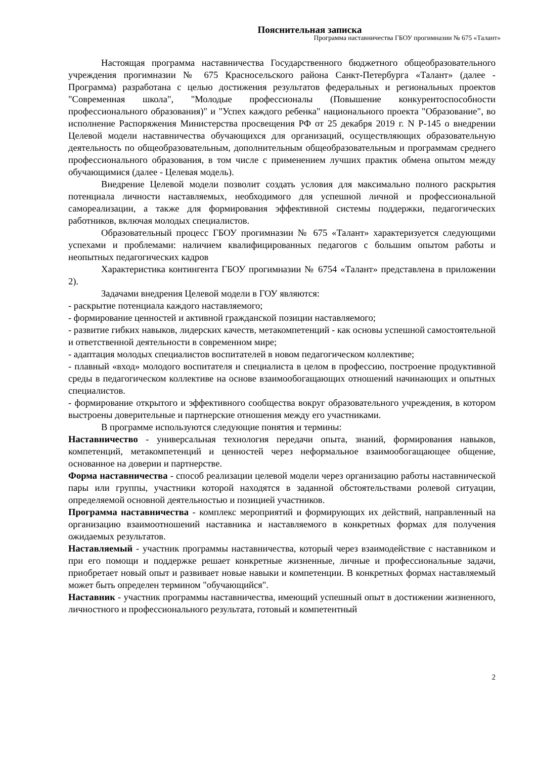Пояснительная записка
Программа наставничества ГБОУ прогимназии № 675 «Талант»
Настоящая программа наставничества Государственного бюджетного общеобразовательного учреждения прогимназии № 675 Красносельского района Санкт-Петербурга «Талант» (далее - Программа) разработана с целью достижения результатов федеральных и региональных проектов "Современная школа", "Молодые профессионалы (Повышение конкурентоспособности профессионального образования)" и "Успех каждого ребенка" национального проекта "Образование", во исполнение Распоряжения Министерства просвещения РФ от 25 декабря 2019 г. N Р-145 о внедрении Целевой модели наставничества обучающихся для организаций, осуществляющих образовательную деятельность по общеобразовательным, дополнительным общеобразовательным и программам среднего профессионального образования, в том числе с применением лучших практик обмена опытом между обучающимися (далее - Целевая модель).
Внедрение Целевой модели позволит создать условия для максимально полного раскрытия потенциала личности наставляемых, необходимого для успешной личной и профессиональной самореализации, а также для формирования эффективной системы поддержки, педагогических работников, включая молодых специалистов.
Образовательный процесс ГБОУ прогимназии № 675 «Талант» характеризуется следующими успехами и проблемами: наличием квалифицированных педагогов с большим опытом работы и неопытных педагогических кадров
Характеристика контингента ГБОУ прогимназии № 6754 «Талант» представлена в приложении 2).
Задачами внедрения Целевой модели в ГОУ являются:
- раскрытие потенциала каждого наставляемого;
- формирование ценностей и активной гражданской позиции наставляемого;
- развитие гибких навыков, лидерских качеств, метакомпетенций - как основы успешной самостоятельной и ответственной деятельности в современном мире;
- адаптация молодых специалистов воспитателей в новом педагогическом коллективе;
- плавный «вход» молодого воспитателя и специалиста в целом в профессию, построение продуктивной среды в педагогическом коллективе на основе взаимообогащающих отношений начинающих и опытных специалистов.
- формирование открытого и эффективного сообщества вокруг образовательного учреждения, в котором выстроены доверительные и партнерские отношения между его участниками.
В программе используются следующие понятия и термины:
Наставничество - универсальная технология передачи опыта, знаний, формирования навыков, компетенций, метакомпетенций и ценностей через неформальное взаимообогащающее общение, основанное на доверии и партнерстве.
Форма наставничества - способ реализации целевой модели через организацию работы наставнической пары или группы, участники которой находятся в заданной обстоятельствами ролевой ситуации, определяемой основной деятельностью и позицией участников.
Программа наставничества - комплекс мероприятий и формирующих их действий, направленный на организацию взаимоотношений наставника и наставляемого в конкретных формах для получения ожидаемых результатов.
Наставляемый - участник программы наставничества, который через взаимодействие с наставником и при его помощи и поддержке решает конкретные жизненные, личные и профессиональные задачи, приобретает новый опыт и развивает новые навыки и компетенции. В конкретных формах наставляемый может быть определен термином "обучающийся".
Наставник - участник программы наставничества, имеющий успешный опыт в достижении жизненного, личностного и профессионального результата, готовый и компетентный
2